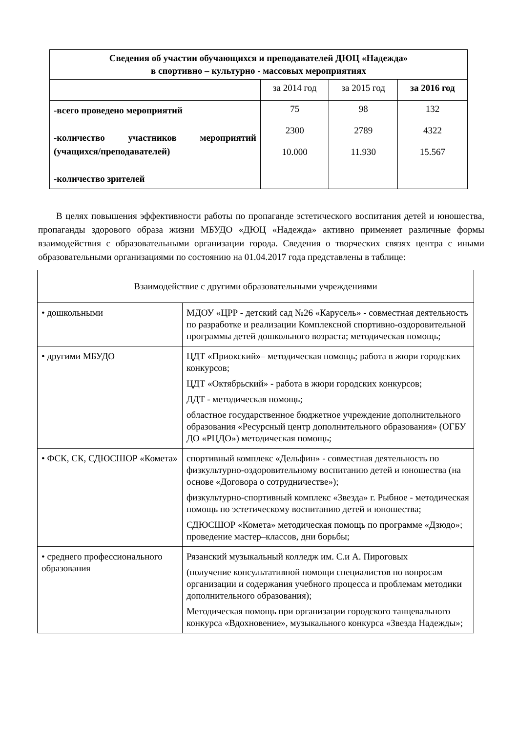| Сведения об участии обучающихся и преподавателей ДЮЦ «Надежда» в спортивно – культурно - массовых мероприятиях | | | |
| --- | --- | --- | --- |
| | за 2014 год | за 2015 год | за 2016 год |
| -всего проведено мероприятий -количество участников мероприятий (учащихся/преподавателей) -количество зрителей | 75 2300 10.000 | 98 2789 11.930 | 132 4322 15.567 |
В целях повышения эффективности работы по пропаганде эстетического воспитания детей и юношества, пропаганды здорового образа жизни МБУДО «ДЮЦ «Надежда» активно применяет различные формы взаимодействия с образовательными организации города. Сведения о творческих связях центра с иными образовательными организациями по состоянию на 01.04.2017 года представлены в таблице:
| Взаимодействие с другими образовательными учреждениями | |
| • дошкольными | МДОУ «ЦРР - детский сад №26 «Карусель» - совместная деятельность по разработке и реализации Комплексной спортивно-оздоровительной программы детей дошкольного возраста; методическая помощь; |
| • другими МБУДО | ЦДТ «Приокский»– методическая помощь; работа в жюри городских конкурсов; ЦДТ «Октябрьский» - работа в жюри городских конкурсов; ДДТ - методическая помощь; областное государственное бюджетное учреждение дополнительного образования «Ресурсный центр дополнительного образования» (ОГБУ ДО «РЦДО») методическая помощь; |
| • ФСК, СК, СДЮСШОР «Комета» | спортивный комплекс «Дельфин» - совместная деятельность по физкультурно-оздоровительному воспитанию детей и юношества (на основе «Договора о сотрудничестве»); физкультурно-спортивный комплекс «Звезда» г. Рыбное - методическая помощь по эстетическому воспитанию детей и юношества; СДЮСШОР «Комета» методическая помощь по программе «Дзюдо»; проведение мастер–классов, дни борьбы; |
| • среднего профессионального образования | Рязанский музыкальный колледж им. С.и А. Пироговых (получение консультативной помощи специалистов по вопросам организации и содержания учебного процесса и проблемам методики дополнительного образования); Методическая помощь при организации городского танцевального конкурса «Вдохновение», музыкального конкурса «Звезда Надежды»; |